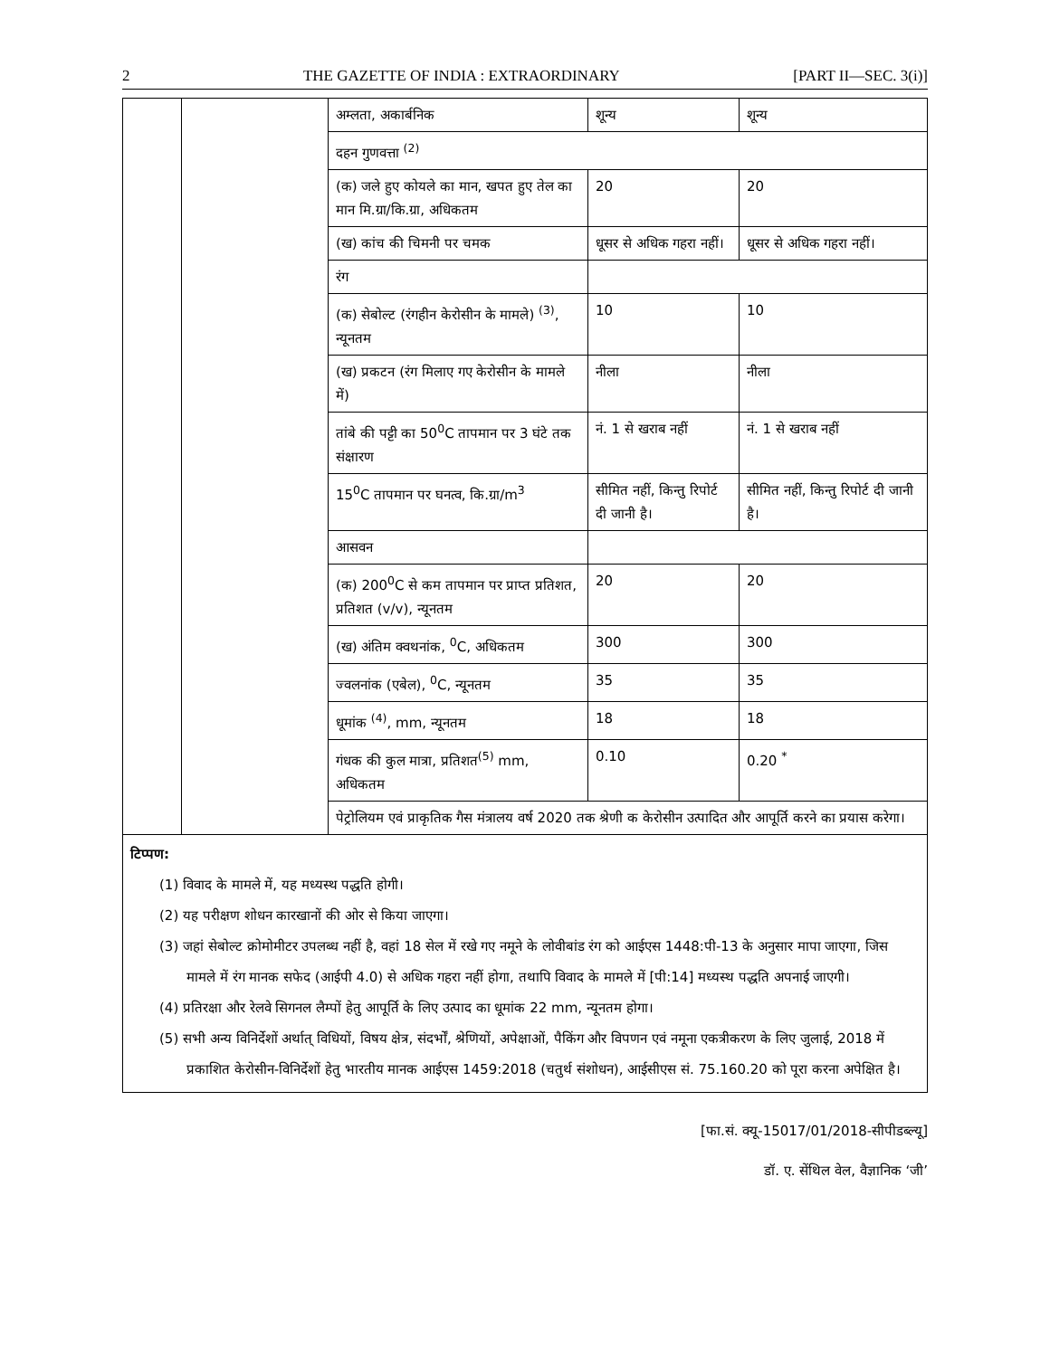2 THE GAZETTE OF INDIA : EXTRAORDINARY [PART II—SEC. 3(i)]
| | | अम्लता, अकार्बनिक | शून्य | शून्य |
| | | दहन गुणवत्ता <sup>(2)</sup> | | |
| | | (क) जले हुए कोयले का मान, खपत हुए तेल का मान मि.ग्रा/कि.ग्रा, अधिकतम | 20 | 20 |
| | | (ख) कांच की चिमनी पर चमक | धूसर से अधिक गहरा नहीं। | धूसर से अधिक गहरा नहीं। |
| | | रंग | | |
| | | (क) सेबोल्ट (रंगहीन केरोसीन के मामले) <sup>(3)</sup>, न्यूनतम | 10 | 10 |
| | | (ख) प्रकटन (रंग मिलाए गए केरोसीन के मामले में) | नीला | नीला |
| | | तांबे की पट्टी का 50<sup>0</sup>C तापमान पर 3 घंटे तक संक्षारण | नं. 1 से खराब नहीं | नं. 1 से खराब नहीं |
| | | 15<sup>0</sup>C तापमान पर घनत्व, कि.ग्रा/m<sup>3</sup> | सीमित नहीं, किन्तु रिपोर्ट दी जानी है। | सीमित नहीं, किन्तु रिपोर्ट दी जानी है। |
| | | आसवन | | |
| | | (क) 200<sup>0</sup>C से कम तापमान पर प्राप्त प्रतिशत, प्रतिशत (v/v), न्यूनतम | 20 | 20 |
| | | (ख) अंतिम क्वथनांक, <sup>0</sup>C, अधिकतम | 300 | 300 |
| | | ज्वलनांक (एबेल), <sup>0</sup>C, न्यूनतम | 35 | 35 |
| | | धूमांक <sup>(4)</sup>, mm, न्यूनतम | 18 | 18 |
| | | गंधक की कुल मात्रा, प्रतिशत<sup>(5)</sup> mm, अधिकतम | 0.10 | 0.20 <sup>*</sup> |
| | | पेट्रोलियम एवं प्राकृतिक गैस मंत्रालय वर्ष 2020 तक श्रेणी क केरोसीन उत्पादित और आपूर्ति करने का प्रयास करेगा। | | |
टिप्पण:
(1) विवाद के मामले में, यह मध्यस्थ पद्धति होगी।
(2) यह परीक्षण शोधन कारखानों की ओर से किया जाएगा।
(3) जहां सेबोल्ट क्रोमोमीटर उपलब्ध नहीं है, वहां 18 सेल में रखे गए नमूने के लोवीबांड रंग को आईएस 1448:पी-13 के अनुसार मापा जाएगा, जिस मामले में रंग मानक सफेद (आईपी 4.0) से अधिक गहरा नहीं होगा, तथापि विवाद के मामले में [पी:14] मध्यस्थ पद्धति अपनाई जाएगी।
(4) प्रतिरक्षा और रेलवे सिगनल लैम्पों हेतु आपूर्ति के लिए उत्पाद का धूमांक 22 mm, न्यूनतम होगा।
(5) सभी अन्य विनिर्देशों अर्थात् विधियों, विषय क्षेत्र, संदर्भों, श्रेणियों, अपेक्षाओं, पैकिंग और विपणन एवं नमूना एकत्रीकरण के लिए जुलाई, 2018 में प्रकाशित केरोसीन-विनिर्देशों हेतु भारतीय मानक आईएस 1459:2018 (चतुर्थ संशोधन), आईसीएस सं. 75.160.20 को पूरा करना अपेक्षित है।
[फा.सं. क्यू-15017/01/2018-सीपीडब्ल्यू]
डॉ. ए. सेंथिल वेल, वैज्ञानिक ‘जी’